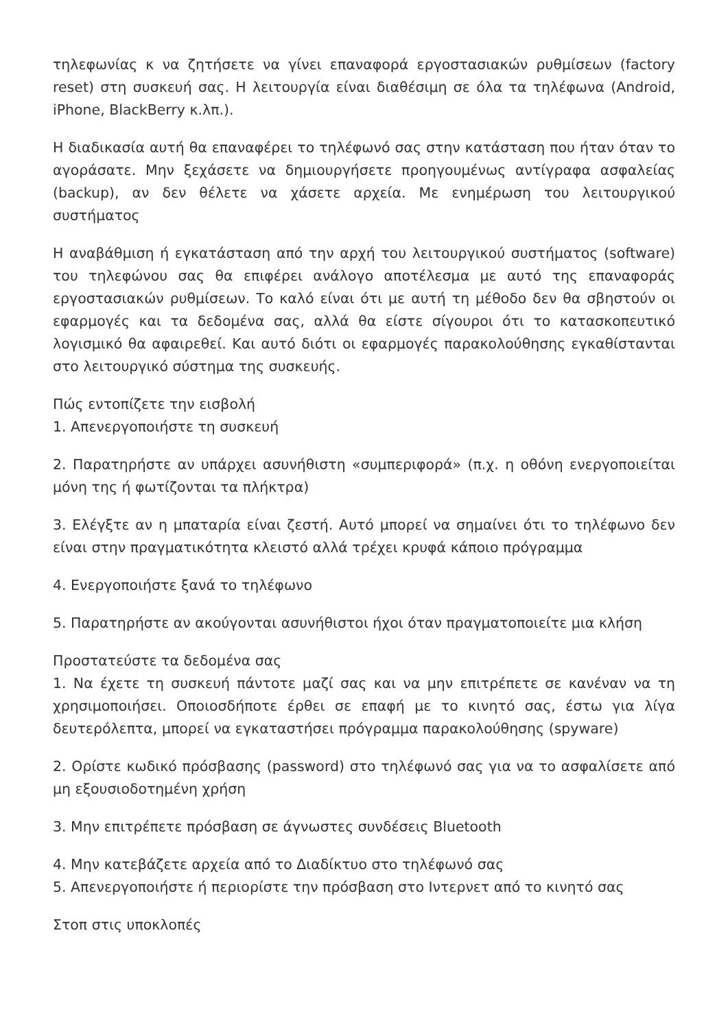τηλεφωνίας κ να ζητήσετε να γίνει επαναφορά εργοστασιακών ρυθμίσεων (factory reset) στη συσκευή σας. Η λειτουργία είναι διαθέσιμη σε όλα τα τηλέφωνα (Android, iPhone, BlackBerry κ.λπ.).
Η διαδικασία αυτή θα επαναφέρει το τηλέφωνό σας στην κατάσταση που ήταν όταν το αγοράσατε. Μην ξεχάσετε να δημιουργήσετε προηγουμένως αντίγραφα ασφαλείας (backup), αν δεν θέλετε να χάσετε αρχεία. Με ενημέρωση του λειτουργικού συστήματος
Η αναβάθμιση ή εγκατάσταση από την αρχή του λειτουργικού συστήματος (software) του τηλεφώνου σας θα επιφέρει ανάλογο αποτέλεσμα με αυτό της επαναφοράς εργοστασιακών ρυθμίσεων. Το καλό είναι ότι με αυτή τη μέθοδο δεν θα σβηστούν οι εφαρμογές και τα δεδομένα σας, αλλά θα είστε σίγουροι ότι το κατασκοπευτικό λογισμικό θα αφαιρεθεί. Και αυτό διότι οι εφαρμογές παρακολούθησης εγκαθίστανται στο λειτουργικό σύστημα της συσκευής.
Πώς εντοπίζετε την εισβολή
1. Απενεργοποιήστε τη συσκευή
2. Παρατηρήστε αν υπάρχει ασυνήθιστη «συμπεριφορά» (π.χ. η οθόνη ενεργοποιείται μόνη της ή φωτίζονται τα πλήκτρα)
3. Ελέγξτε αν η μπαταρία είναι ζεστή. Αυτό μπορεί να σημαίνει ότι το τηλέφωνο δεν είναι στην πραγματικότητα κλειστό αλλά τρέχει κρυφά κάποιο πρόγραμμα
4. Ενεργοποιήστε ξανά το τηλέφωνο
5. Παρατηρήστε αν ακούγονται ασυνήθιστοι ήχοι όταν πραγματοποιείτε μια κλήση
Προστατεύστε τα δεδομένα σας
1. Να έχετε τη συσκευή πάντοτε μαζί σας και να μην επιτρέπετε σε κανέναν να τη χρησιμοποιήσει. Οποιοσδήποτε έρθει σε επαφή με το κινητό σας, έστω για λίγα δευτερόλεπτα, μπορεί να εγκαταστήσει πρόγραμμα παρακολούθησης (spyware)
2. Ορίστε κωδικό πρόσβασης (password) στο τηλέφωνό σας για να το ασφαλίσετε από μη εξουσιοδοτημένη χρήση
3. Μην επιτρέπετε πρόσβαση σε άγνωστες συνδέσεις Bluetooth
4. Μην κατεβάζετε αρχεία από το Διαδίκτυο στο τηλέφωνό σας
5. Απενεργοποιήστε ή περιορίστε την πρόσβαση στο Ιντερνετ από το κινητό σας
Στοπ στις υποκλοπές